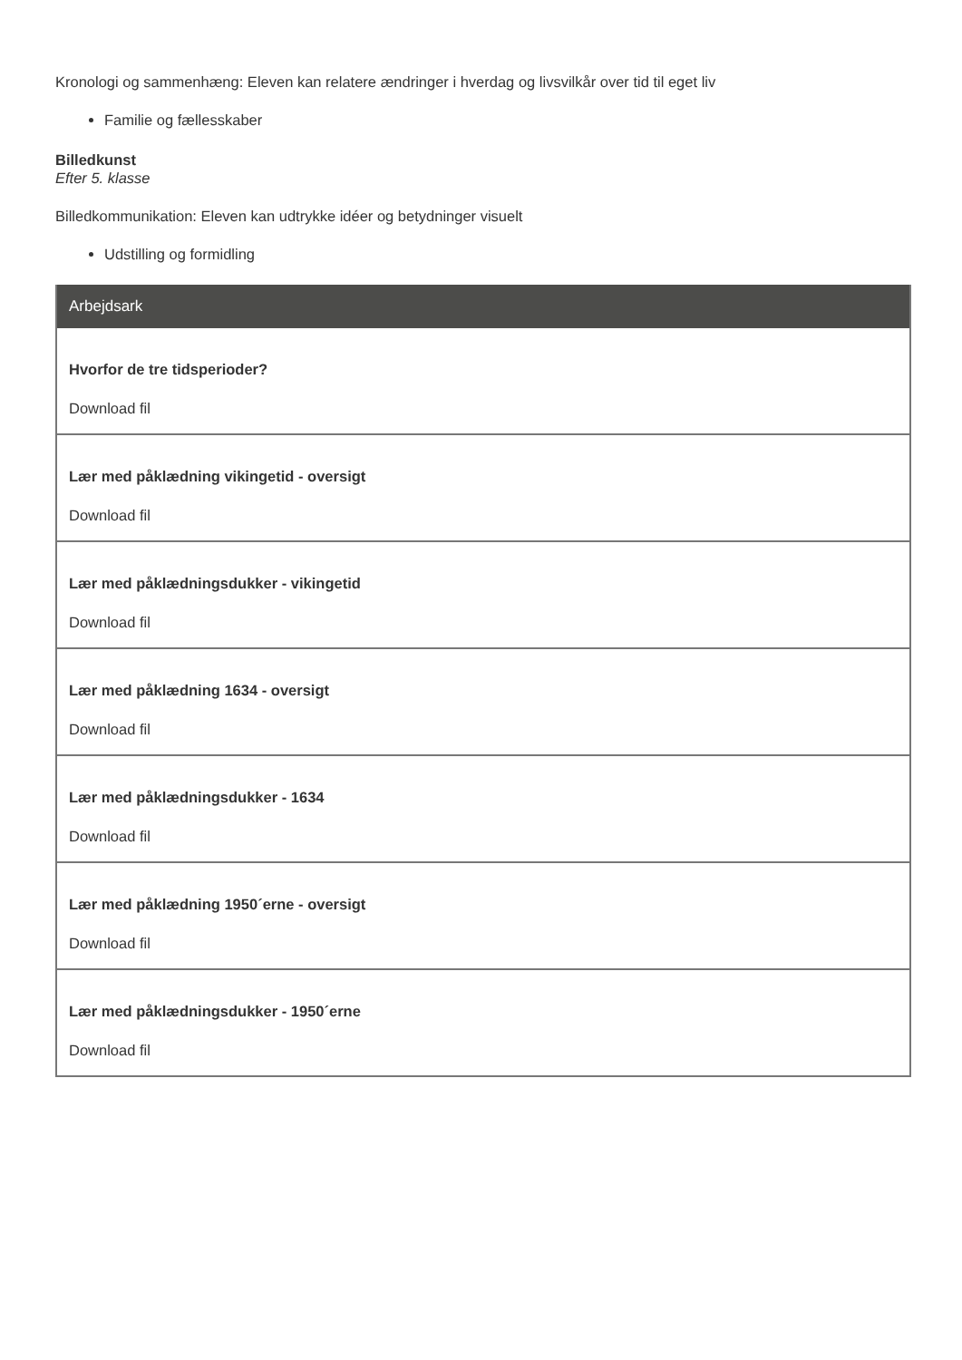Kronologi og sammenhæng: Eleven kan relatere ændringer i hverdag og livsvilkår over tid til eget liv
Familie og fællesskaber
Billedkunst
Efter 5. klasse
Billedkommunikation: Eleven kan udtrykke idéer og betydninger visuelt
Udstilling og formidling
Arbejdsark
Hvorfor de tre tidsperioder?
Download fil
Lær med påklædning vikingetid - oversigt
Download fil
Lær med påklædningsdukker - vikingetid
Download fil
Lær med påklædning 1634 - oversigt
Download fil
Lær med påklædningsdukker - 1634
Download fil
Lær med påklædning 1950´erne - oversigt
Download fil
Lær med påklædningsdukker - 1950´erne
Download fil